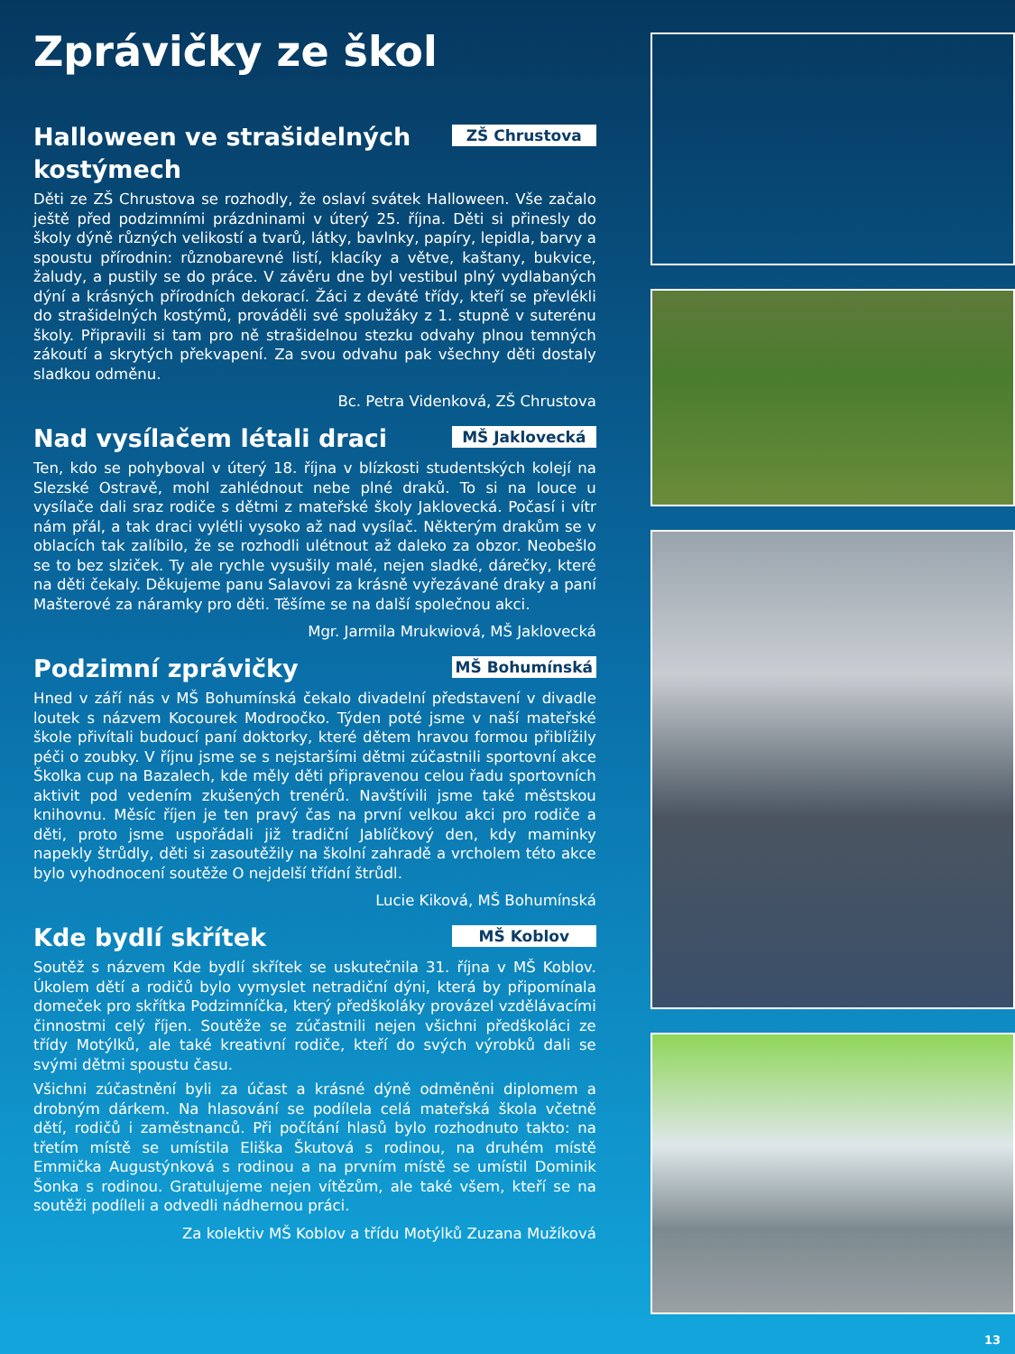Zprávičky ze škol
Halloween ve strašidelných kostýmech
ZŠ Chrustova
Děti ze ZŠ Chrustova se rozhodly, že oslaví svátek Halloween. Vše začalo ještě před podzimními prázdninami v úterý 25. října. Děti si přinesly do školy dýně různých velikostí a tvarů, látky, bavlnky, papíry, lepidla, barvy a spoustu přírodnin: různobarevné listí, klacíky a větve, kaštany, bukvice, žaludy, a pustily se do práce. V závěru dne byl vestibul plný vydlabaných dýní a krásných přírodních dekorací. Žáci z deváté třídy, kteří se převlékli do strašidelných kostýmů, prováděli své spolužáky z 1. stupně v suterénu školy. Připravili si tam pro ně strašidelnou stezku odvahy plnou temných zákoutí a skrytých překvapení. Za svou odvahu pak všechny děti dostaly sladkou odměnu.
Bc. Petra Videnková, ZŠ Chrustova
Nad vysílačem létali draci
MŠ Jaklovecká
Ten, kdo se pohyboval v úterý 18. října v blízkosti studentských kolejí na Slezské Ostravě, mohl zahlédnout nebe plné draků. To si na louce u vysílače dali sraz rodiče s dětmi z mateřské školy Jaklovecká. Počasí i vítr nám přál, a tak draci vylétli vysoko až nad vysílač. Některým drakům se v oblacích tak zalíbilo, že se rozhodli ulétnout až daleko za obzor. Neobešlo se to bez slziček. Ty ale rychle vysušily malé, nejen sladké, dárečky, které na děti čekaly. Děkujeme panu Salavovi za krásně vyřezávané draky a paní Mašterové za náramky pro děti. Těšíme se na další společnou akci.
Mgr. Jarmila Mrukwiová, MŠ Jaklovecká
Podzimní zprávičky
MŠ Bohumínská
Hned v září nás v MŠ Bohumínská čekalo divadelní představení v divadle loutek s názvem Kocourek Modroočko. Týden poté jsme v naší mateřské škole přivítali budoucí paní doktorky, které dětem hravou formou přiblížily péči o zoubky. V říjnu jsme se s nejstaršími dětmi zúčastnili sportovní akce Školka cup na Bazalech, kde měly děti připravenou celou řadu sportovních aktivit pod vedením zkušených trenérů. Navštívili jsme také městskou knihovnu. Měsíc říjen je ten pravý čas na první velkou akci pro rodiče a děti, proto jsme uspořádali již tradiční Jablíčkový den, kdy maminky napekly štrůdly, děti si zasoutěžily na školní zahradě a vrcholem této akce bylo vyhodnocení soutěže O nejdelší třídní štrůdl.
Lucie Kiková, MŠ Bohumínská
Kde bydlí skřítek
MŠ Koblov
Soutěž s názvem Kde bydlí skřítek se uskutečnila 31. října v MŠ Koblov. Úkolem dětí a rodičů bylo vymyslet netradiční dýni, která by připomínala domeček pro skřítka Podzimníčka, který předškoláky provázel vzdělávacími činnostmi celý říjen. Soutěže se zúčastnili nejen všichni předškoláci ze třídy Motýlků, ale také kreativní rodiče, kteří do svých výrobků dali se svými dětmi spoustu času.
Všichni zúčastnění byli za účast a krásné dýně odměněni diplomem a drobným dárkem. Na hlasování se podílela celá mateřská škola včetně dětí, rodičů i zaměstnanců. Při počítání hlasů bylo rozhodnuto takto: na třetím místě se umístila Eliška Škutová s rodinou, na druhém místě Emmička Augustýnková s rodinou a na prvním místě se umístil Dominik Šonka s rodinou. Gratulujeme nejen vítězům, ale také všem, kteří se na soutěži podíleli a odvedli nádhernou práci.
Za kolektiv MŠ Koblov a třídu Motýlků Zuzana Mužíková
13